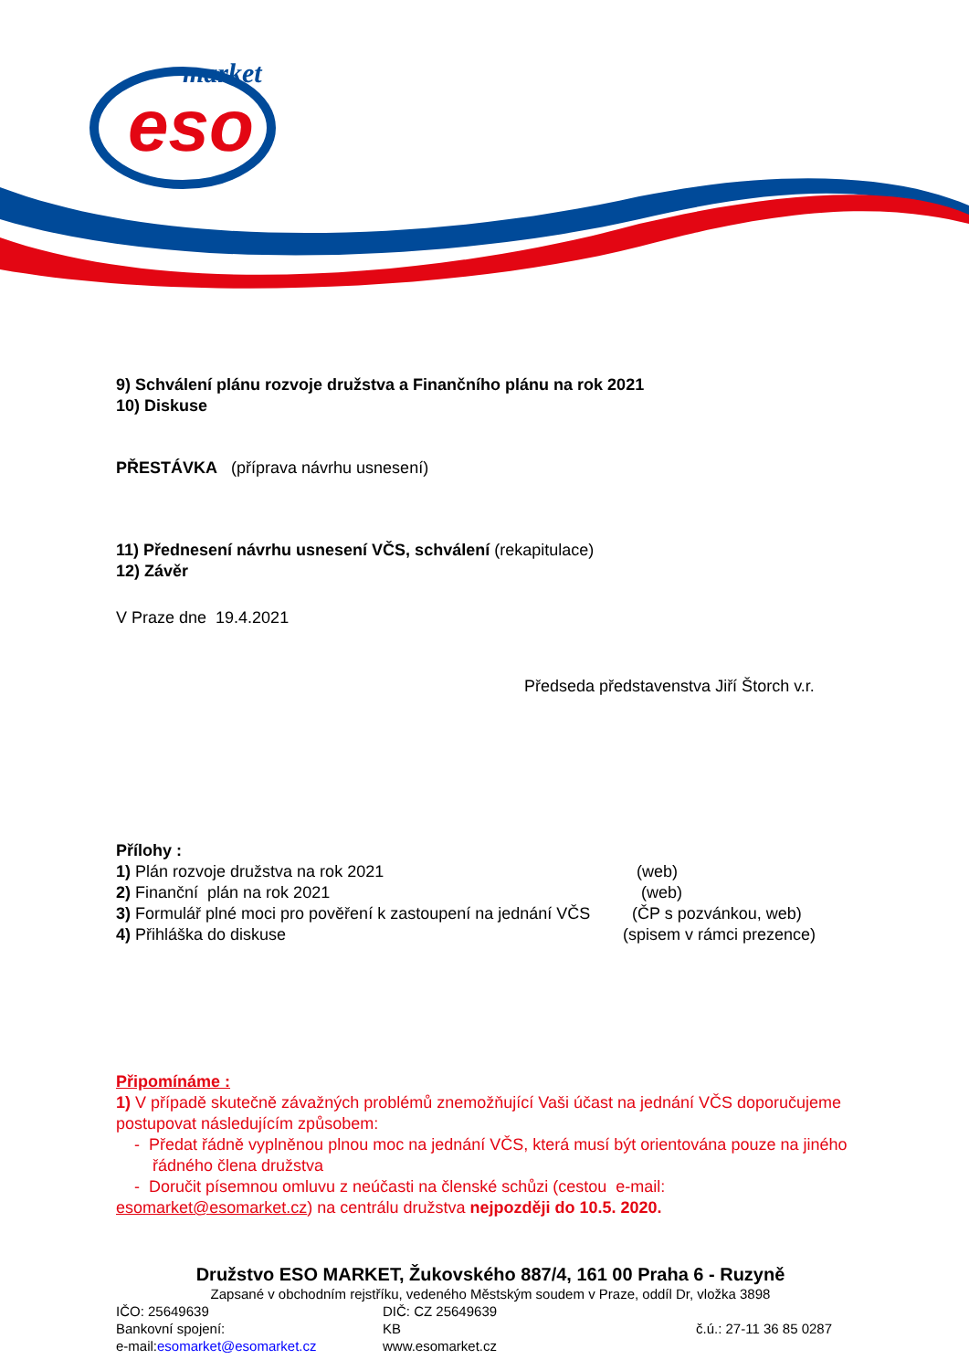eso
market
9) Schválení plánu rozvoje družstva a Finančního plánu na rok 2021
10) Diskuse
PŘESTÁVKA (příprava návrhu usnesení)
11) Přednesení návrhu usnesení VČS, schválení (rekapitulace)
12) Závěr
V Praze dne 19.4.2021
Předseda představenstva Jiří Štorch v.r.
Přílohy :
1) Plán rozvoje družstva na rok 2021 (web)
2) Finanční plán na rok 2021 (web)
3) Formulář plné moci pro pověření k zastoupení na jednání VČS (ČP s pozvánkou, web)
4) Přihláška do diskuse (spisem v rámci prezence)
Připomínáme :
1) V případě skutečně závažných problémů znemožňující Vaši účast na jednání VČS doporučujeme postupovat následujícím způsobem:
- Předat řádně vyplněnou plnou moc na jednání VČS, která musí být orientována pouze na jiného řádného člena družstva
- Doručit písemnou omluvu z neúčasti na členské schůzi (cestou e-mail:
esomarket@esomarket.cz) na centrálu družstva nejpozději do 10.5. 2020.
Družstvo ESO MARKET, Žukovského 887/4, 161 00 Praha 6 - Ruzyně
Zapsané v obchodním rejstříku, vedeného Městským soudem v Praze, oddíl Dr, vložka 3898
IČO: 25649639 DIČ: CZ 25649639
Bankovní spojení: KB č.ú.: 27-11 36 85 0287
e-mail:esomarket@esomarket.cz www.esomarket.cz